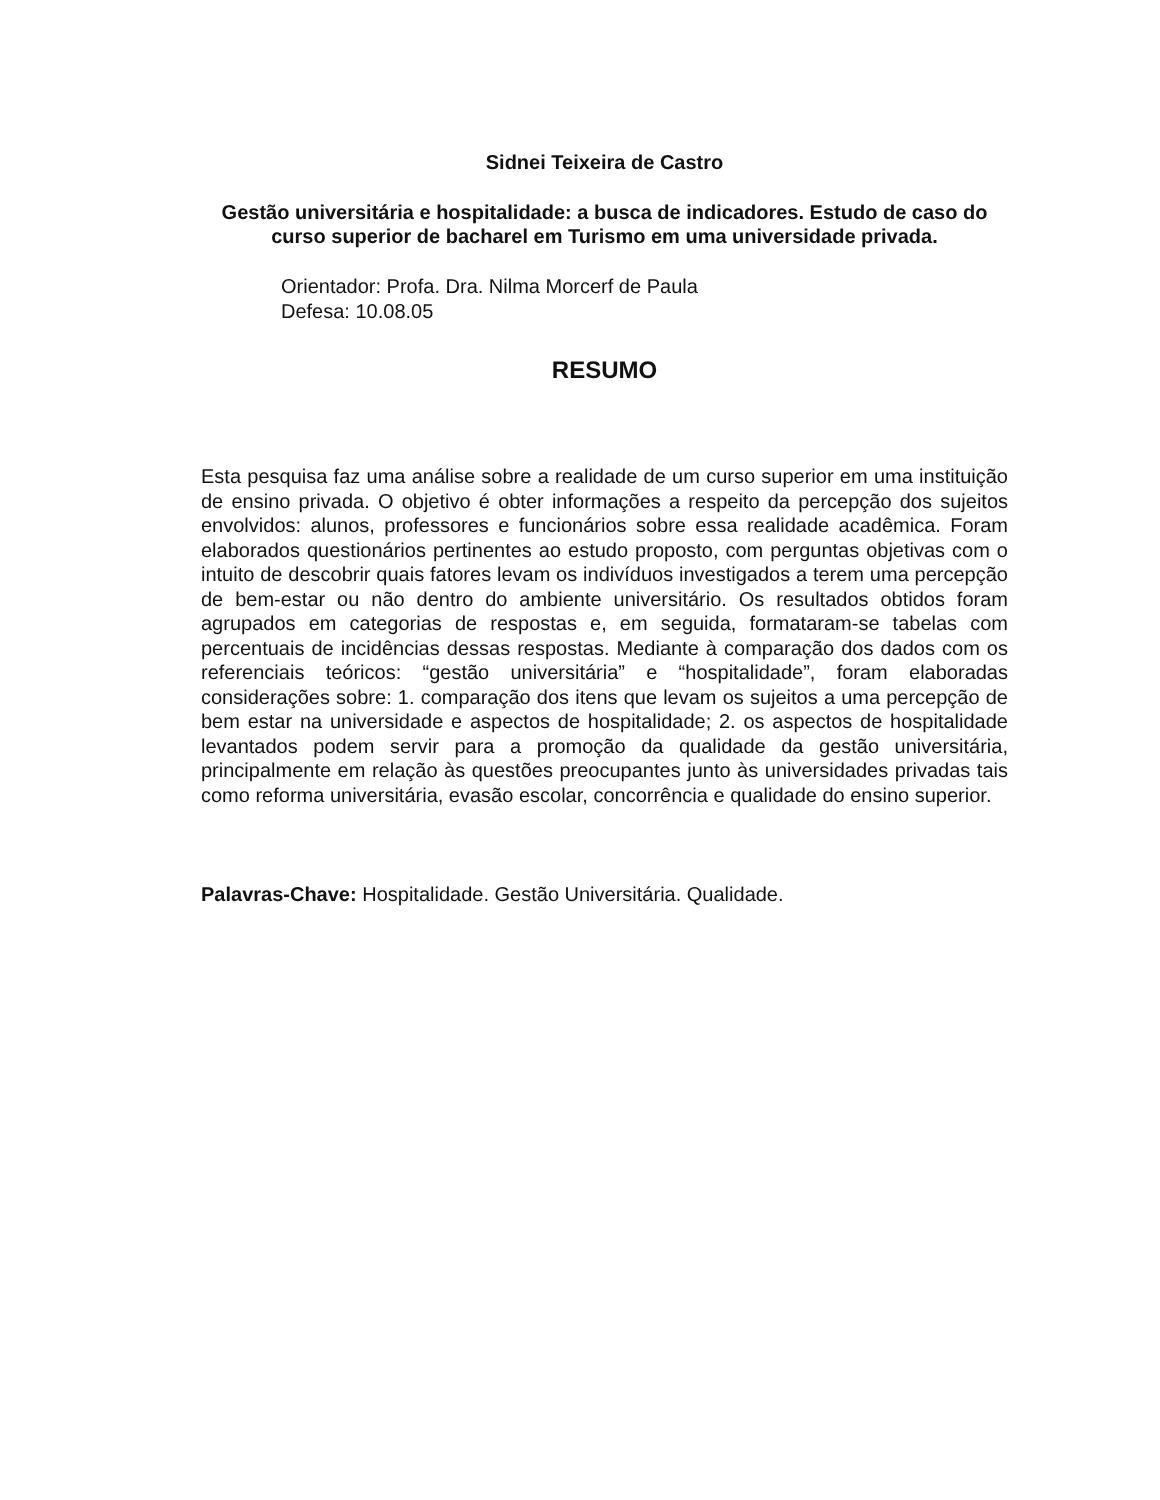Sidnei Teixeira de Castro
Gestão universitária e hospitalidade: a busca de indicadores. Estudo de caso do curso superior de bacharel em Turismo em uma universidade privada.
Orientador: Profa. Dra. Nilma Morcerf de Paula
Defesa: 10.08.05
RESUMO
Esta pesquisa faz uma análise sobre a realidade de um curso superior em uma instituição de ensino privada. O objetivo é obter informações a respeito da percepção dos sujeitos envolvidos: alunos, professores e funcionários sobre essa realidade acadêmica. Foram elaborados questionários pertinentes ao estudo proposto, com perguntas objetivas com o intuito de descobrir quais fatores levam os indivíduos investigados a terem uma percepção de bem-estar ou não dentro do ambiente universitário. Os resultados obtidos foram agrupados em categorias de respostas e, em seguida, formataram-se tabelas com percentuais de incidências dessas respostas. Mediante à comparação dos dados com os referenciais teóricos: “gestão universitária” e “hospitalidade”, foram elaboradas considerações sobre: 1. comparação dos itens que levam os sujeitos a uma percepção de bem estar na universidade e aspectos de hospitalidade; 2. os aspectos de hospitalidade levantados podem servir para a promoção da qualidade da gestão universitária, principalmente em relação às questões preocupantes junto às universidades privadas tais como reforma universitária, evasão escolar, concorrência e qualidade do ensino superior.
Palavras-Chave: Hospitalidade. Gestão Universitária. Qualidade.